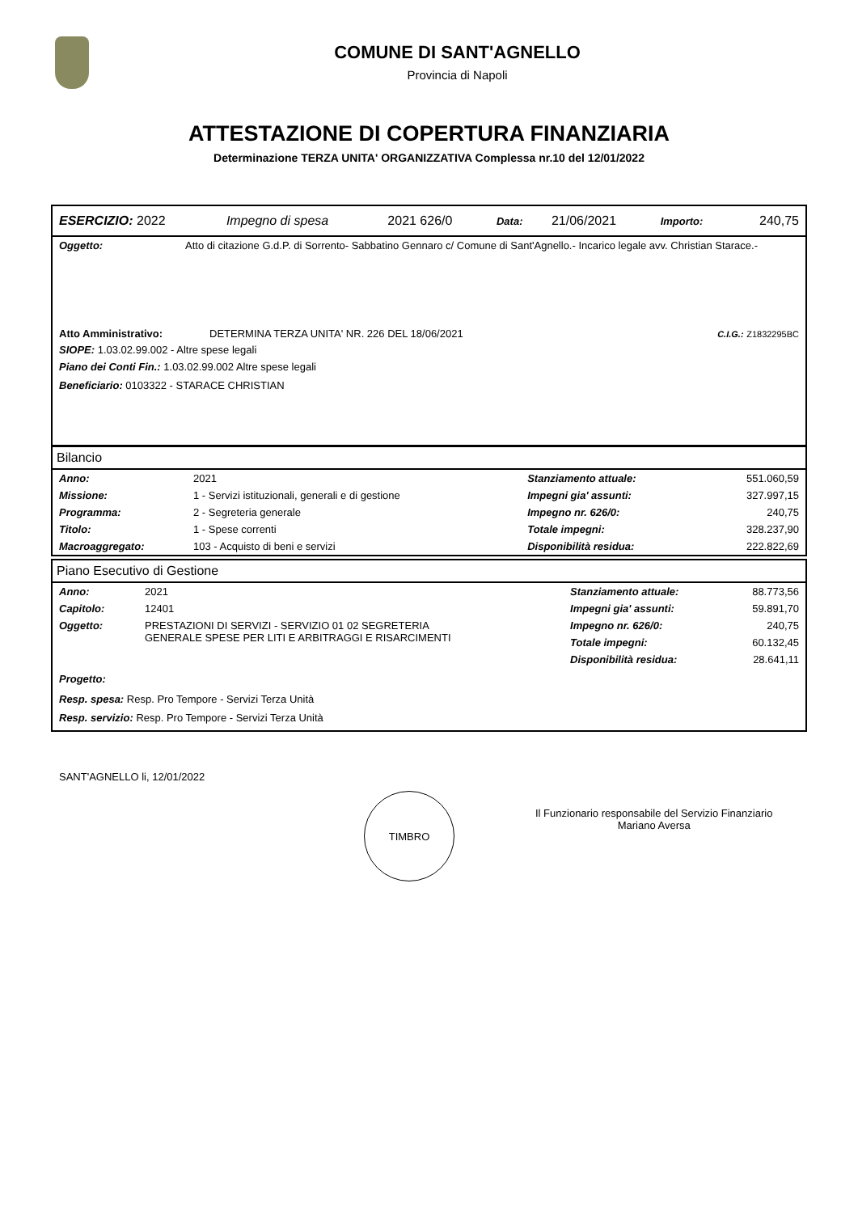COMUNE DI SANT'AGNELLO
Provincia di Napoli
ATTESTAZIONE DI COPERTURA FINANZIARIA
Determinazione TERZA UNITA' ORGANIZZATIVA Complessa nr.10 del 12/01/2022
| ESERCIZIO: 2022 | Impegno di spesa | 2021 626/0 | Data: | 21/06/2021 | Importo: | 240,75 |
| Oggetto: | Atto di citazione G.d.P. di Sorrento- Sabbatino Gennaro c/ Comune di Sant'Agnello.- Incarico legale avv. Christian Starace.- |
| Atto Amministrativo: | DETERMINA TERZA UNITA' NR. 226 DEL 18/06/2021 | C.I.G.: Z1832295BC |
SIOPE: 1.03.02.99.002 - Altre spese legali
Piano dei Conti Fin.: 1.03.02.99.002 Altre spese legali
Beneficiario: 0103322 - STARACE CHRISTIAN
Bilancio
| Anno: | 2021 | Stanziamento attuale: | 551.060,59 |
| Missione: | 1 - Servizi istituzionali, generali e di gestione | Impegni gia' assunti: | 327.997,15 |
| Programma: | 2 - Segreteria generale | Impegno nr. 626/0: | 240,75 |
| Titolo: | 1 - Spese correnti | Totale impegni: | 328.237,90 |
| Macroaggregato: | 103 - Acquisto di beni e servizi | Disponibilità residua: | 222.822,69 |
Piano Esecutivo di Gestione
| Anno: | 2021 | Stanziamento attuale: | 88.773,56 |
| Capitolo: | 12401 | Impegni gia' assunti: | 59.891,70 |
| Oggetto: | PRESTAZIONI DI SERVIZI - SERVIZIO 01 02 SEGRETERIA GENERALE SPESE PER LITI E ARBITRAGGI E RISARCIMENTI | Impegno nr. 626/0: | 240,75 |
| | | Totale impegni: | 60.132,45 |
| | | Disponibilità residua: | 28.641,11 |
Progetto:
Resp. spesa: Resp. Pro Tempore - Servizi Terza Unità
Resp. servizio: Resp. Pro Tempore - Servizi Terza Unità
SANT'AGNELLO li, 12/01/2022
TIMBRO
Il Funzionario responsabile del Servizio Finanziario
Mariano Aversa